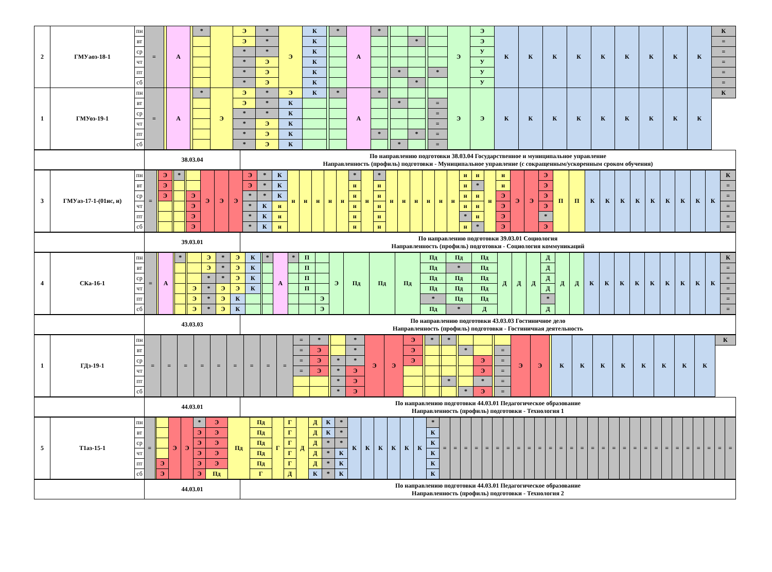| 2 | ГМУаоз-18-1 | пн | = | | А | | * | | Э | * | Э | К | | * | А | * | | | | | | Э | Э | К | К | К | К | К | К | К | К | К | К |
| | | вт | | | | | | | Э | * | | К | | | | | | | * | | | | Э | | | | | | | | | | = |
| | | ср | | | | | | | * | * | | К | | | | | | | | | | | У | | | | | | | | | | = |
| | | чт | | | | | | | * | Э | | К | | | | | | | | | | | У | | | | | | | | | | = |
| | | пт | | | | | | | * | Э | | К | | | | | | * | | | * | | У | | | | | | | | | | = |
| | | сб | | | | | | | * | Э | | К | | | | | | | * | | | | У | | | | | | | | | | = |
| 1 | ГМУоз-19-1 | пн | = | | А | | * | Э | Э | * | Э | К | | * | А | * | | | | | | Э | Э | К | К | К | К | К | К | К | К | К | К |
| | | вт | | | | | | | Э | * | К | | | | | | | * | | | = | | | | | | | | | | | | |
| | | ср | | | | | | | * | * | К | | | | | | | | | | = | | | | | | | | | | | | |
| | | чт | | | | | | | * | Э | К | | | | | | | | | | = | | | | | | | | | | | | |
| | | пт | | | | | | | * | Э | К | | | | | * | | | * | | = | | | | | | | | | | | | |
| | | сб | | | | | | | * | Э | К | | | | | | | * | | | = | | | | | | | | | | | | |
| | 38.03.04 | По направлению подготовки 38.03.04 Государственное и муниципальное управление Направленность (профиль) подготовки - Муниципальное управление (с сокращенным/ускоренным сроком обучения) |
| 3 | ГМУаз-17-1-(01ис, и) | пн | = | | Э | | * | | | Э | Э | Э | Э | * | К | н | н | н | н | н | * | н | * | н | н | н | н | н | н | н | н | н | н | Э | Э | Э | П | П | К | К | К | К | К | К | К | К | К | К |
| | | вт | | | Э | | | | | | | | Э | * | К | | | | | | н | | н | | | | | | | н | * | | н | | | Э | | | | | | | | | | | | = |
| | | ср | | | Э | | | | Э | | | | * | * | К | | | | | | н | | н | | | | | | | н | н | | Э | | | Э | | | | | | | | | | | | = |
| | | чт | | | | | | | Э | | | | * | К | н | | | | | | н | | н | | | | | | | н | н | | Э | | | Э | | | | | | | | | | | | = |
| | | пт | | | | | | | Э | | | | * | К | н | | | | | | н | | н | | | | | | | * | н | | Э | | | * | | | | | | | | | | | | = |
| | | сб | | | | | | | Э | | | | * | К | н | | | | | | н | | н | | | | | | | н | * | | Э | | | Э | | | | | | | | | | | | = |
| | 39.03.01 | По направлению подготовки 39.03.01 Социология Направленность (профиль) подготовки - Социология коммуникаций |
| 4 | СКа-16-1 | пн | = | | А | | * | | | Э | * | Э | К | | * | А | * | П | | Э | Пд | Пд | Пд | Пд | Пд | Пд | Д | Д | Д | Д | Д | Д | К | К | К | К | К | К | К | К | К | К |
| | | вт | | | | | | | | Э | * | Э | К | | | | | П | | | | | | Пд | * | Пд | | | | Д | | | | | | | | | | | | = |
| | | ср | | | | | | | | * | * | Э | К | | | | | П | | | | | | Пд | Пд | Пд | | | | Д | | | | | | | | | | | | = |
| | | чт | | | | | | | Э | * | Э | Э | К | | | | | П | | | | | | Пд | Пд | Пд | | | | Д | | | | | | | | | | | | = |
| | | пт | | | | | | | Э | * | Э | К | | | | | | | Э | | | | | * | Пд | Пд | | | | * | | | | | | | | | | | | = |
| | | сб | | | | | | | Э | * | Э | К | | | | | | | Э | | | | | Пд | * | Д | | | | Д | | | | | | | | | | | | = |
| | 43.03.03 | По направлению подготовки 43.03.03 Гостиничное дело Направленность (профиль) подготовки - Гостиничная деятельность |
| 1 | ГДз-19-1 | пн | = | = | = | = | = | = | = | = | = | = | * | | | * | Э | Э | Э | | * | | * | | | | | | Э | Э | | К | К | К | К | К | К | К | К | К |
| | | вт | | | | | | | | | | = | Э | | | * | | | Э | | | | | | * | | | = | | | | | | | | | | | | |
| | | ср | | | | | | | | | | = | Э | | * | * | | | Э | | | | | | | Э | | = | | | | | | | | | | | | |
| | | чт | | | | | | | | | | = | Э | | * | Э | | | | | | | | | | Э | | = | | | | | | | | | | | | |
| | | пт | | | | | | | | | | | | | * | Э | | | | | | | * | | | * | | = | | | | | | | | | | | | |
| | | сб | | | | | | | | | | | | | * | Э | | | | | | | | | * | Э | | = | | | | | | | | | | | | |
| | 44.03.01 | По направлению подготовки 44.03.01 Педагогическое образование Направленность (профиль) подготовки - Технология 1 |
| 5 | Т1аз-15-1 | пн | = | | | Э | Э | * | Э | Пд | Пд | Г | Г | Д | Д | К | * | К | К | К | К | К | К | * | = | = | = | = | = | = | = | = | = | = | = | = | = | = | = | = | = | = | = | = | = | = | = | = | = | = | = | = |
| | | вт | | | | | | Э | Э | | Пд | | Г | | Д | К | * | | | | | | | К | | | | | | | | | | | | | | | | | | | | | | | | | | | | |
| | | ср | | | | | | Э | Э | | Пд | | Г | | Д | * | * | | | | | | | К | | | | | | | | | | | | | | | | | | | | | | | | | | | | |
| | | чт | | | | | | Э | Э | | Пд | | Г | | Д | * | К | | | | | | | К | | | | | | | | | | | | | | | | | | | | | | | | | | | | |
| | | пт | | | Э | | | Э | Э | | Пд | | Г | | Д | * | К | | | | | | | К | | | | | | | | | | | | | | | | | | | | | | | | | | | | |
| | | сб | | | Э | | | Э | Пд | | Г | | Д | | К | * | К | | | | | | | К | | | | | | | | | | | | | | | | | | | | | | | | | | | | |
| | 44.03.01 | По направлению подготовки 44.03.01 Педагогическое образование Направленность (профиль) подготовки - Технология 2 |